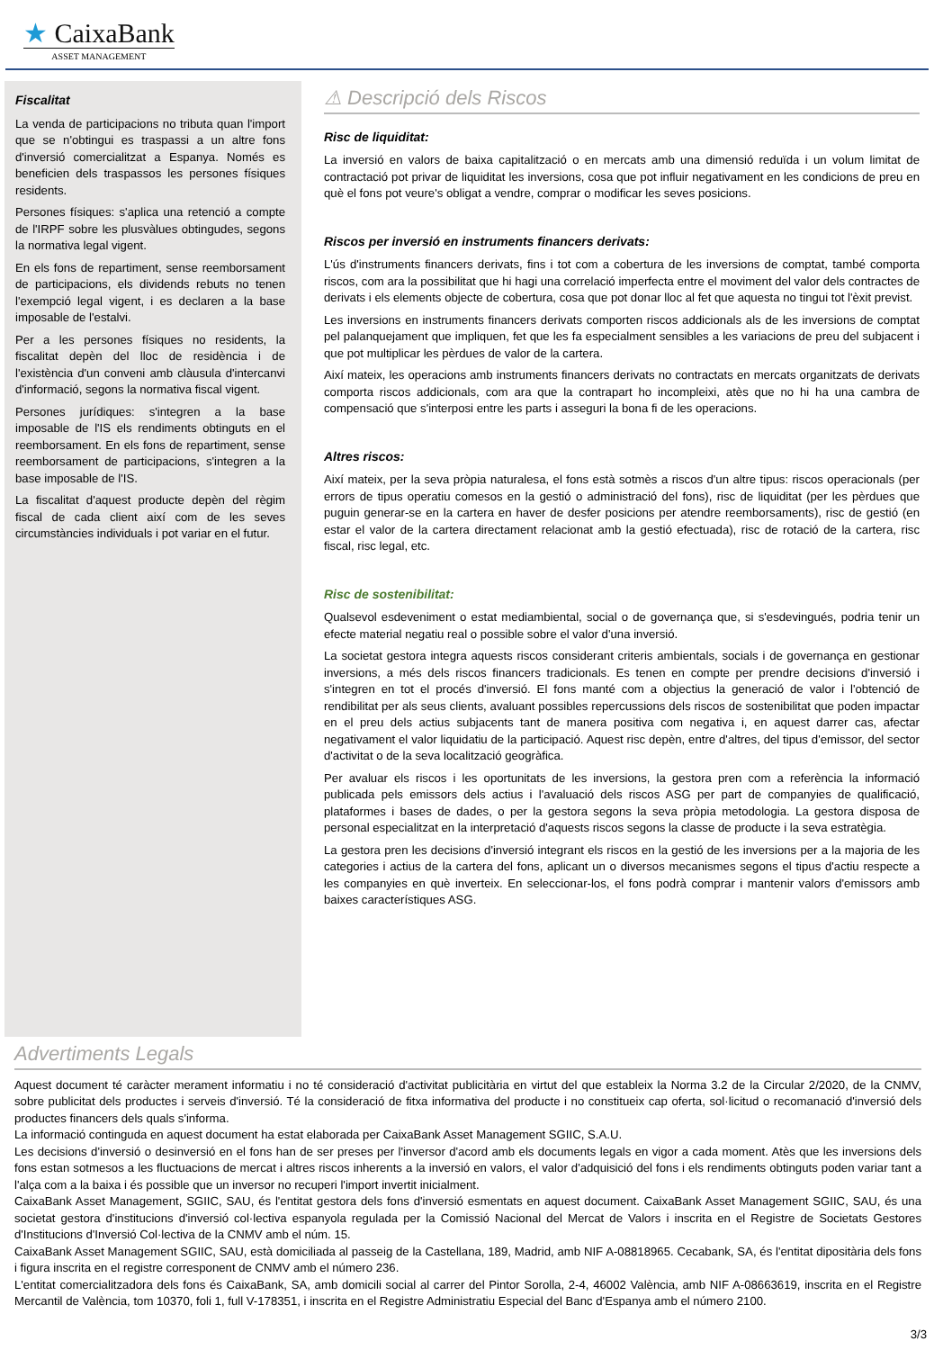★ CaixaBank
ASSET MANAGEMENT
Fiscalitat
La venda de participacions no tributa quan l'import que se n'obtingui es traspassi a un altre fons d'inversió comercialitzat a Espanya. Només es beneficien dels traspassos les persones físiques residents.
Persones físiques: s'aplica una retenció a compte de l'IRPF sobre les plusvàlues obtingudes, segons la normativa legal vigent.
En els fons de repartiment, sense reemborsament de participacions, els dividends rebuts no tenen l'exempció legal vigent, i es declaren a la base imposable de l'estalvi.
Per a les persones físiques no residents, la fiscalitat depèn del lloc de residència i de l'existència d'un conveni amb clàusula d'intercanvi d'informació, segons la normativa fiscal vigent.
Persones jurídiques: s'integren a la base imposable de l'IS els rendiments obtinguts en el reemborsament. En els fons de repartiment, sense reemborsament de participacions, s'integren a la base imposable de l'IS.
La fiscalitat d'aquest producte depèn del règim fiscal de cada client així com de les seves circumstàncies individuals i pot variar en el futur.
⚠ Descripció dels Riscos
Risc de liquiditat:
La inversió en valors de baixa capitalització o en mercats amb una dimensió reduïda i un volum limitat de contractació pot privar de liquiditat les inversions, cosa que pot influir negativament en les condicions de preu en què el fons pot veure's obligat a vendre, comprar o modificar les seves posicions.
Riscos per inversió en instruments financers derivats:
L'ús d'instruments financers derivats, fins i tot com a cobertura de les inversions de comptat, també comporta riscos, com ara la possibilitat que hi hagi una correlació imperfecta entre el moviment del valor dels contractes de derivats i els elements objecte de cobertura, cosa que pot donar lloc al fet que aquesta no tingui tot l'èxit previst.
Les inversions en instruments financers derivats comporten riscos addicionals als de les inversions de comptat pel palanquejament que impliquen, fet que les fa especialment sensibles a les variacions de preu del subjacent i que pot multiplicar les pèrdues de valor de la cartera.
Així mateix, les operacions amb instruments financers derivats no contractats en mercats organitzats de derivats comporta riscos addicionals, com ara que la contrapart ho incompleixi, atès que no hi ha una cambra de compensació que s'interposi entre les parts i asseguri la bona fi de les operacions.
Altres riscos:
Així mateix, per la seva pròpia naturalesa, el fons està sotmès a riscos d'un altre tipus: riscos operacionals (per errors de tipus operatiu comesos en la gestió o administració del fons), risc de liquiditat (per les pèrdues que puguin generar-se en la cartera en haver de desfer posicions per atendre reemborsaments), risc de gestió (en estar el valor de la cartera directament relacionat amb la gestió efectuada), risc de rotació de la cartera, risc fiscal, risc legal, etc.
Risc de sostenibilitat:
Qualsevol esdeveniment o estat mediambiental, social o de governança que, si s'esdevingués, podria tenir un efecte material negatiu real o possible sobre el valor d'una inversió.
La societat gestora integra aquests riscos considerant criteris ambientals, socials i de governança en gestionar inversions, a més dels riscos financers tradicionals. Es tenen en compte per prendre decisions d'inversió i s'integren en tot el procés d'inversió. El fons manté com a objectius la generació de valor i l'obtenció de rendibilitat per als seus clients, avaluant possibles repercussions dels riscos de sostenibilitat que poden impactar en el preu dels actius subjacents tant de manera positiva com negativa i, en aquest darrer cas, afectar negativament el valor liquidatiu de la participació. Aquest risc depèn, entre d'altres, del tipus d'emissor, del sector d'activitat o de la seva localització geogràfica.
Per avaluar els riscos i les oportunitats de les inversions, la gestora pren com a referència la informació publicada pels emissors dels actius i l'avaluació dels riscos ASG per part de companyies de qualificació, plataformes i bases de dades, o per la gestora segons la seva pròpia metodologia. La gestora disposa de personal especialitzat en la interpretació d'aquests riscos segons la classe de producte i la seva estratègia.
La gestora pren les decisions d'inversió integrant els riscos en la gestió de les inversions per a la majoria de les categories i actius de la cartera del fons, aplicant un o diversos mecanismes segons el tipus d'actiu respecte a les companyies en què inverteix. En seleccionar-los, el fons podrà comprar i mantenir valors d'emissors amb baixes característiques ASG.
Advertiments Legals
Aquest document té caràcter merament informatiu i no té consideració d'activitat publicitària en virtut del que estableix la Norma 3.2 de la Circular 2/2020, de la CNMV, sobre publicitat dels productes i serveis d'inversió. Té la consideració de fitxa informativa del producte i no constitueix cap oferta, sol·licitud o recomanació d'inversió dels productes financers dels quals s'informa.
La informació continguda en aquest document ha estat elaborada per CaixaBank Asset Management SGIIC, S.A.U.
Les decisions d'inversió o desinversió en el fons han de ser preses per l'inversor d'acord amb els documents legals en vigor a cada moment. Atès que les inversions dels fons estan sotmesos a les fluctuacions de mercat i altres riscos inherents a la inversió en valors, el valor d'adquisició del fons i els rendiments obtinguts poden variar tant a l'alça com a la baixa i és possible que un inversor no recuperi l'import invertit inicialment.
CaixaBank Asset Management, SGIIC, SAU, és l'entitat gestora dels fons d'inversió esmentats en aquest document. CaixaBank Asset Management SGIIC, SAU, és una societat gestora d'institucions d'inversió col·lectiva espanyola regulada per la Comissió Nacional del Mercat de Valors i inscrita en el Registre de Societats Gestores d'Institucions d'Inversió Col·lectiva de la CNMV amb el núm. 15.
CaixaBank Asset Management SGIIC, SAU, està domiciliada al passeig de la Castellana, 189, Madrid, amb NIF A-08818965. Cecabank, SA, és l'entitat dipositària dels fons i figura inscrita en el registre corresponent de CNMV amb el número 236.
L'entitat comercialitzadora dels fons és CaixaBank, SA, amb domicili social al carrer del Pintor Sorolla, 2-4, 46002 València, amb NIF A-08663619, inscrita en el Registre Mercantil de València, tom 10370, foli 1, full V-178351, i inscrita en el Registre Administratiu Especial del Banc d'Espanya amb el número 2100.
3/3